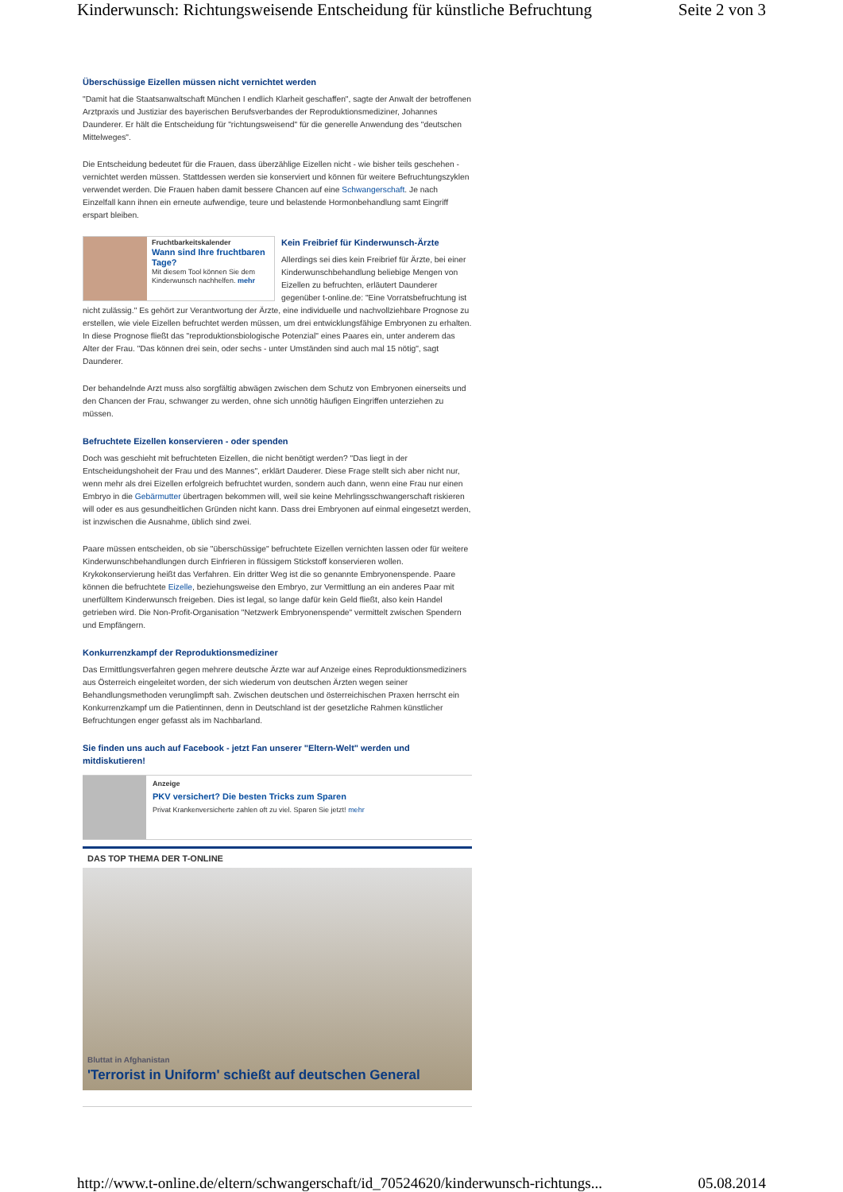Kinderwunsch: Richtungsweisende Entscheidung für künstliche Befruchtung Seite 2 von 3
Überschüssige Eizellen müssen nicht vernichtet werden
"Damit hat die Staatsanwaltschaft München I endlich Klarheit geschaffen", sagte der Anwalt der betroffenen Arztpraxis und Justiziar des bayerischen Berufsverbandes der Reproduktionsmediziner, Johannes Daunderer. Er hält die Entscheidung für "richtungsweisend" für die generelle Anwendung des "deutschen Mittelweges".
Die Entscheidung bedeutet für die Frauen, dass überzählige Eizellen nicht - wie bisher teils geschehen - vernichtet werden müssen. Stattdessen werden sie konserviert und können für weitere Befruchtungszyklen verwendet werden. Die Frauen haben damit bessere Chancen auf eine Schwangerschaft. Je nach Einzelfall kann ihnen ein erneute aufwendige, teure und belastende Hormonbehandlung samt Eingriff erspart bleiben.
Fruchtbarkeitskalender
Wann sind Ihre fruchtbaren Tage?
Mit diesem Tool können Sie dem Kinderwunsch nachhelfen. mehr
Kein Freibrief für Kinderwunsch-Ärzte
Allerdings sei dies kein Freibrief für Ärzte, bei einer Kinderwunschbehandlung beliebige Mengen von Eizellen zu befruchten, erläutert Daunderer gegenüber t-online.de: "Eine Vorratsbefruchtung ist nicht zulässig." Es gehört zur Verantwortung der Ärzte, eine individuelle und nachvollziehbare Prognose zu erstellen, wie viele Eizellen befruchtet werden müssen, um drei entwicklungsfähige Embryonen zu erhalten. In diese Prognose fließt das "reproduktionsbiologische Potenzial" eines Paares ein, unter anderem das Alter der Frau. "Das können drei sein, oder sechs - unter Umständen sind auch mal 15 nötig", sagt Daunderer.
Der behandelnde Arzt muss also sorgfältig abwägen zwischen dem Schutz von Embryonen einerseits und den Chancen der Frau, schwanger zu werden, ohne sich unnötig häufigen Eingriffen unterziehen zu müssen.
Befruchtete Eizellen konservieren - oder spenden
Doch was geschieht mit befruchteten Eizellen, die nicht benötigt werden? "Das liegt in der Entscheidungshoheit der Frau und des Mannes", erklärt Dauderer. Diese Frage stellt sich aber nicht nur, wenn mehr als drei Eizellen erfolgreich befruchtet wurden, sondern auch dann, wenn eine Frau nur einen Embryo in die Gebärmutter übertragen bekommen will, weil sie keine Mehrlingsschwangerschaft riskieren will oder es aus gesundheitlichen Gründen nicht kann. Dass drei Embryonen auf einmal eingesetzt werden, ist inzwischen die Ausnahme, üblich sind zwei.
Paare müssen entscheiden, ob sie "überschüssige" befruchtete Eizellen vernichten lassen oder für weitere Kinderwunschbehandlungen durch Einfrieren in flüssigem Stickstoff konservieren wollen. Krykokonservierung heißt das Verfahren. Ein dritter Weg ist die so genannte Embryonenspende. Paare können die befruchtete Eizelle, beziehungsweise den Embryo, zur Vermittlung an ein anderes Paar mit unerfülltem Kinderwunsch freigeben. Dies ist legal, so lange dafür kein Geld fließt, also kein Handel getrieben wird. Die Non-Profit-Organisation "Netzwerk Embryonenspende" vermittelt zwischen Spendern und Empfängern.
Konkurrenzkampf der Reproduktionsmediziner
Das Ermittlungsverfahren gegen mehrere deutsche Ärzte war auf Anzeige eines Reproduktionsmediziners aus Österreich eingeleitet worden, der sich wiederum von deutschen Ärzten wegen seiner Behandlungsmethoden verunglimpft sah. Zwischen deutschen und österreichischen Praxen herrscht ein Konkurrenzkampf um die Patientinnen, denn in Deutschland ist der gesetzliche Rahmen künstlicher Befruchtungen enger gefasst als im Nachbarland.
Sie finden uns auch auf Facebook - jetzt Fan unserer "Eltern-Welt" werden und mitdiskutieren!
Anzeige
PKV versichert? Die besten Tricks zum Sparen
Privat Krankenversicherte zahlen oft zu viel. Sparen Sie jetzt! mehr
DAS TOP THEMA DER T-ONLINE
Bluttat in Afghanistan
'Terrorist in Uniform' schießt auf deutschen General
http://www.t-online.de/eltern/schwangerschaft/id_70524620/kinderwunsch-richtungs... 05.08.2014